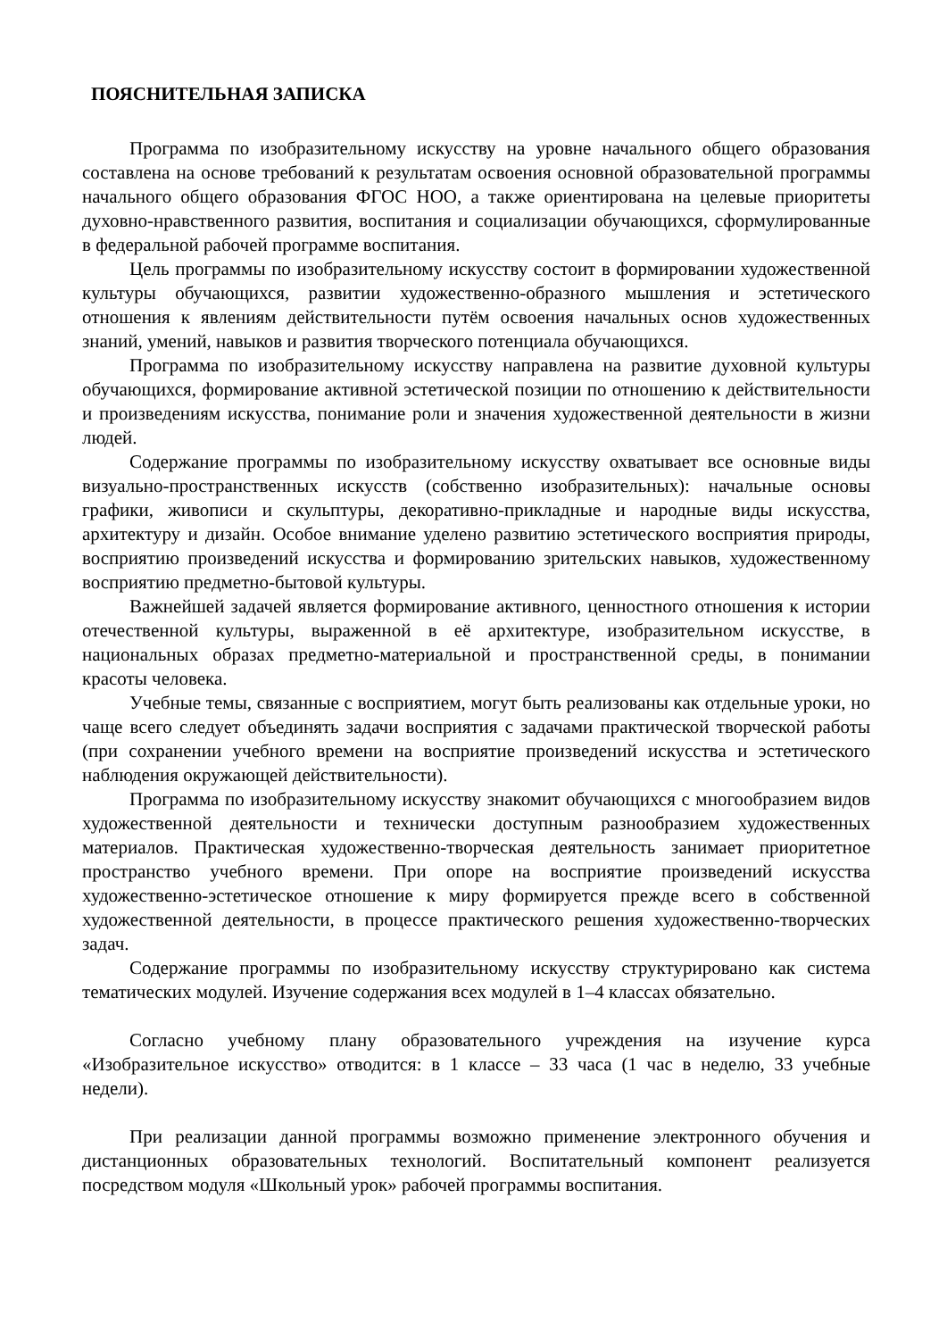ПОЯСНИТЕЛЬНАЯ ЗАПИСКА
Программа по изобразительному искусству на уровне начального общего образования составлена на основе требований к результатам освоения основной образовательной программы начального общего образования ФГОС НОО, а также ориентирована на целевые приоритеты духовно-нравственного развития, воспитания и социализации обучающихся, сформулированные в федеральной рабочей программе воспитания.
Цель программы по изобразительному искусству состоит в формировании художественной культуры обучающихся, развитии художественно-образного мышления и эстетического отношения к явлениям действительности путём освоения начальных основ художественных знаний, умений, навыков и развития творческого потенциала обучающихся.
Программа по изобразительному искусству направлена на развитие духовной культуры обучающихся, формирование активной эстетической позиции по отношению к действительности и произведениям искусства, понимание роли и значения художественной деятельности в жизни людей.
Содержание программы по изобразительному искусству охватывает все основные виды визуально-пространственных искусств (собственно изобразительных): начальные основы графики, живописи и скульптуры, декоративно-прикладные и народные виды искусства, архитектуру и дизайн. Особое внимание уделено развитию эстетического восприятия природы, восприятию произведений искусства и формированию зрительских навыков, художественному восприятию предметно-бытовой культуры.
Важнейшей задачей является формирование активного, ценностного отношения к истории отечественной культуры, выраженной в её архитектуре, изобразительном искусстве, в национальных образах предметно-материальной и пространственной среды, в понимании красоты человека.
Учебные темы, связанные с восприятием, могут быть реализованы как отдельные уроки, но чаще всего следует объединять задачи восприятия с задачами практической творческой работы (при сохранении учебного времени на восприятие произведений искусства и эстетического наблюдения окружающей действительности).
Программа по изобразительному искусству знакомит обучающихся с многообразием видов художественной деятельности и технически доступным разнообразием художественных материалов. Практическая художественно-творческая деятельность занимает приоритетное пространство учебного времени. При опоре на восприятие произведений искусства художественно-эстетическое отношение к миру формируется прежде всего в собственной художественной деятельности, в процессе практического решения художественно-творческих задач.
Содержание программы по изобразительному искусству структурировано как система тематических модулей. Изучение содержания всех модулей в 1–4 классах обязательно.
Согласно учебному плану образовательного учреждения на изучение курса «Изобразительное искусство» отводится: в 1 классе – 33 часа (1 час в неделю, 33 учебные недели).
При реализации данной программы возможно применение электронного обучения и дистанционных образовательных технологий. Воспитательный компонент реализуется посредством модуля «Школьный урок» рабочей программы воспитания.